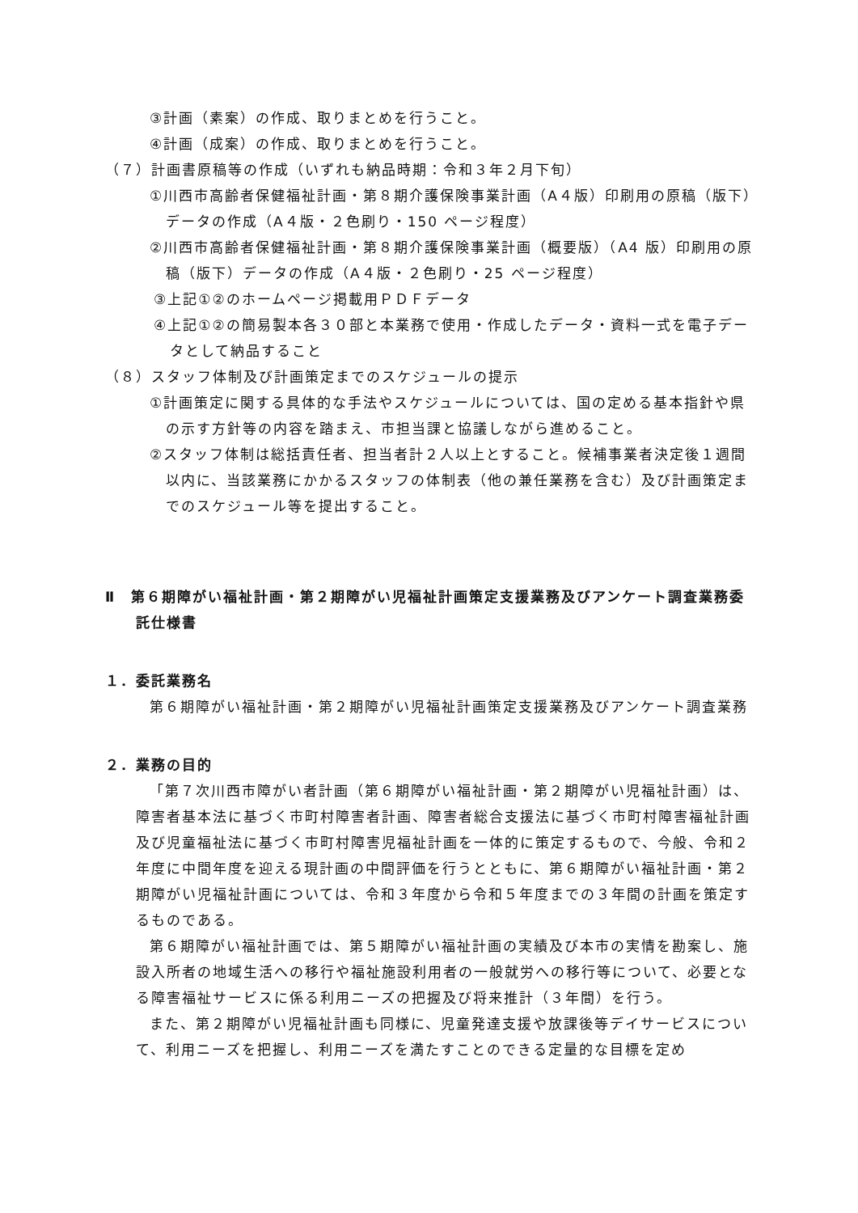③計画（素案）の作成、取りまとめを行うこと。
④計画（成案）の作成、取りまとめを行うこと。
（７）計画書原稿等の作成（いずれも納品時期：令和３年２月下旬）
①川西市高齢者保健福祉計画・第８期介護保険事業計画（A４版）印刷用の原稿（版下）データの作成（A４版・２色刷り・150 ページ程度）
②川西市高齢者保健福祉計画・第８期介護保険事業計画（概要版）（A4 版）印刷用の原稿（版下）データの作成（A４版・２色刷り・25 ページ程度）
③上記①②のホームページ掲載用ＰＤＦデータ
④上記①②の簡易製本各３０部と本業務で使用・作成したデータ・資料一式を電子データとして納品すること
（８）スタッフ体制及び計画策定までのスケジュールの提示
①計画策定に関する具体的な手法やスケジュールについては、国の定める基本指針や県の示す方針等の内容を踏まえ、市担当課と協議しながら進めること。
②スタッフ体制は総括責任者、担当者計２人以上とすること。候補事業者決定後１週間以内に、当該業務にかかるスタッフの体制表（他の兼任業務を含む）及び計画策定までのスケジュール等を提出すること。
Ⅱ　第６期障がい福祉計画・第２期障がい児福祉計画策定支援業務及びアンケート調査業務委託仕様書
１．委託業務名
第６期障がい福祉計画・第２期障がい児福祉計画策定支援業務及びアンケート調査業務
２．業務の目的
「第７次川西市障がい者計画（第６期障がい福祉計画・第２期障がい児福祉計画）は、障害者基本法に基づく市町村障害者計画、障害者総合支援法に基づく市町村障害福祉計画及び児童福祉法に基づく市町村障害児福祉計画を一体的に策定するもので、今般、令和２年度に中間年度を迎える現計画の中間評価を行うとともに、第６期障がい福祉計画・第２期障がい児福祉計画については、令和３年度から令和５年度までの３年間の計画を策定するものである。
第６期障がい福祉計画では、第５期障がい福祉計画の実績及び本市の実情を勘案し、施設入所者の地域生活への移行や福祉施設利用者の一般就労への移行等について、必要となる障害福祉サービスに係る利用ニーズの把握及び将来推計（３年間）を行う。
また、第２期障がい児福祉計画も同様に、児童発達支援や放課後等デイサービスについて、利用ニーズを把握し、利用ニーズを満たすことのできる定量的な目標を定め